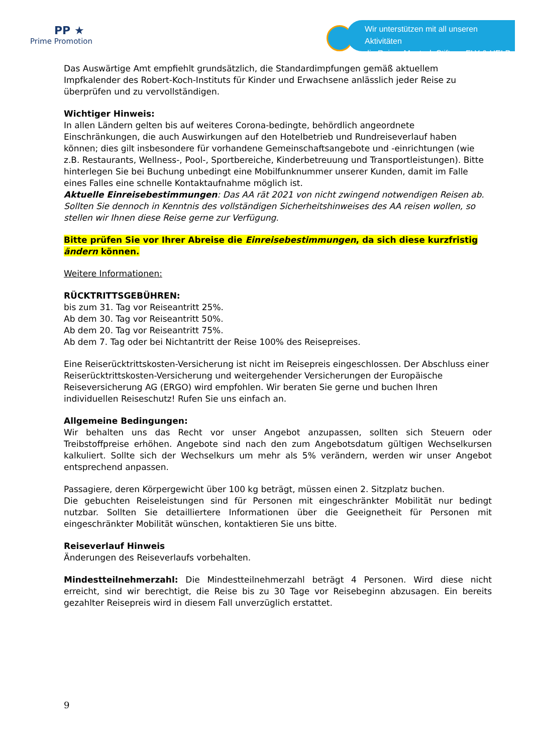PP ★
Prime Promotion
Wir unterstützen mit all unseren Aktivitäten
die Reiner Meutsch Stiftung FLY & HELP
Das Auswärtige Amt empfiehlt grundsätzlich, die Standardimpfungen gemäß aktuellem Impfkalender des Robert-Koch-Instituts für Kinder und Erwachsene anlässlich jeder Reise zu überprüfen und zu vervollständigen.
Wichtiger Hinweis:
In allen Ländern gelten bis auf weiteres Corona-bedingte, behördlich angeordnete Einschränkungen, die auch Auswirkungen auf den Hotelbetrieb und Rundreiseverlauf haben können; dies gilt insbesondere für vorhandene Gemeinschaftsangebote und -einrichtungen (wie z.B. Restaurants, Wellness-, Pool-, Sportbereiche, Kinderbetreuung und Transportleistungen). Bitte hinterlegen Sie bei Buchung unbedingt eine Mobilfunknummer unserer Kunden, damit im Falle eines Falles eine schnelle Kontaktaufnahme möglich ist.
Aktuelle Einreisebestimmungen: Das AA rät 2021 von nicht zwingend notwendigen Reisen ab. Sollten Sie dennoch in Kenntnis des vollständigen Sicherheitshinweises des AA reisen wollen, so stellen wir Ihnen diese Reise gerne zur Verfügung.
Bitte prüfen Sie vor Ihrer Abreise die Einreisebestimmungen, da sich diese kurzfristig ändern können.
Weitere Informationen:
RÜCKTRITTSGEBÜHREN:
bis zum 31. Tag vor Reiseantritt 25%.
Ab dem 30. Tag vor Reiseantritt 50%.
Ab dem 20. Tag vor Reiseantritt 75%.
Ab dem 7. Tag oder bei Nichtantritt der Reise 100% des Reisepreises.
Eine Reiserücktrittskosten-Versicherung ist nicht im Reisepreis eingeschlossen. Der Abschluss einer Reiserücktrittskosten-Versicherung und weitergehender Versicherungen der Europäische Reiseversicherung AG (ERGO) wird empfohlen. Wir beraten Sie gerne und buchen Ihren individuellen Reiseschutz! Rufen Sie uns einfach an.
Allgemeine Bedingungen:
Wir behalten uns das Recht vor unser Angebot anzupassen, sollten sich Steuern oder Treibstoffpreise erhöhen. Angebote sind nach den zum Angebotsdatum gültigen Wechselkursen kalkuliert. Sollte sich der Wechselkurs um mehr als 5% verändern, werden wir unser Angebot entsprechend anpassen.
Passagiere, deren Körpergewicht über 100 kg beträgt, müssen einen 2. Sitzplatz buchen.
Die gebuchten Reiseleistungen sind für Personen mit eingeschränkter Mobilität nur bedingt nutzbar. Sollten Sie detailliertere Informationen über die Geeignetheit für Personen mit eingeschränkter Mobilität wünschen, kontaktieren Sie uns bitte.
Reiseverlauf Hinweis
Änderungen des Reiseverlaufs vorbehalten.
Mindestteilnehmerzahl: Die Mindestteilnehmerzahl beträgt 4 Personen. Wird diese nicht erreicht, sind wir berechtigt, die Reise bis zu 30 Tage vor Reisebeginn abzusagen. Ein bereits gezahlter Reisepreis wird in diesem Fall unverzüglich erstattet.
9